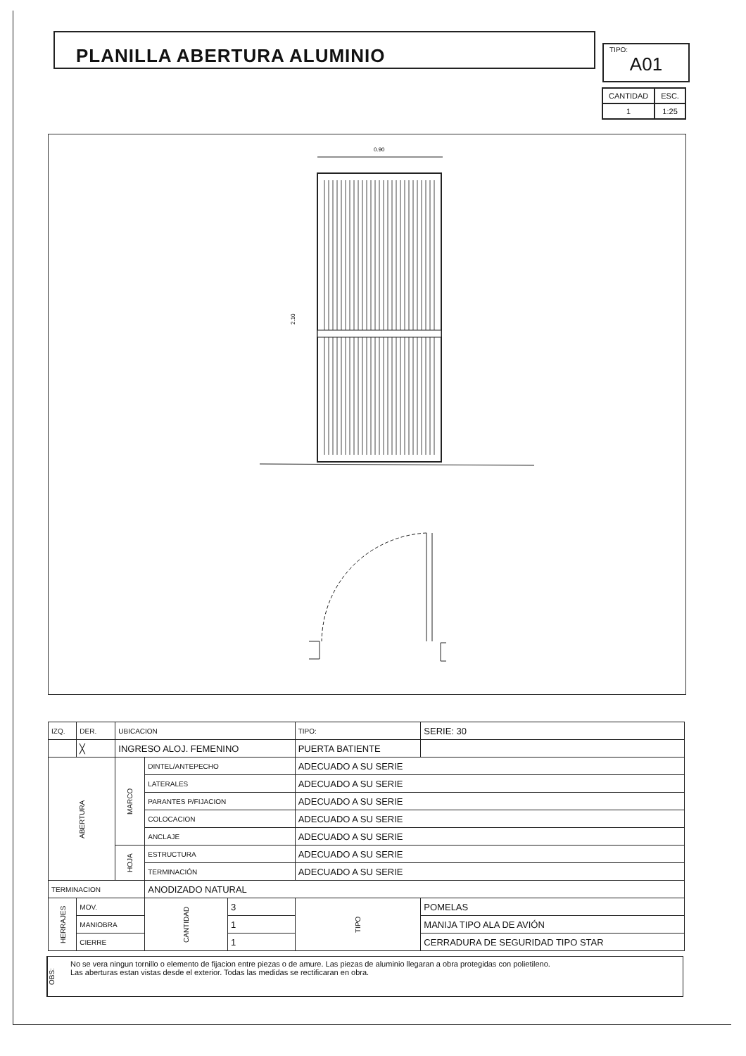PLANILLA ABERTURA ALUMINIO TIPO:
A01
| CANTIDAD | ESC. |
| 1 | 1:25 |
0.90
2.10
| IZQ. | DER. | UBICACION | | | TIPO: | | SERIE: 30 |
| | ╳ | INGRESO ALOJ. FEMENINO | | | PUERTA BATIENTE | | |
| ABERTURA | | MARCO | DINTEL/ANTEPECHO | | ADECUADO A SU SERIE | | |
| | | | LATERALES | | ADECUADO A SU SERIE | | |
| | | | PARANTES P/FIJACION | | ADECUADO A SU SERIE | | |
| | | | COLOCACION | | ADECUADO A SU SERIE | | |
| | | | ANCLAJE | | ADECUADO A SU SERIE | | |
| | | HOJA | ESTRUCTURA | | ADECUADO A SU SERIE | | |
| | | | TERMINACIÓN | | ADECUADO A SU SERIE | | |
| TERMINACION | | | ANODIZADO NATURAL | | | | |
| HERRAJES | MOV. | | CANTIDAD | 3 | TIPO | POMELAS | |
| | MANIOBRA | | | 1 | | MANIJA TIPO ALA DE AVIÓN | |
| | CIERRE | | | 1 | | CERRADURA DE SEGURIDAD TIPO STAR | |
OBS:
No se vera ningun tornillo o elemento de fijacion entre piezas o de amure. Las piezas de aluminio llegaran a obra protegidas con polietileno.
Las aberturas estan vistas desde el exterior. Todas las medidas se rectificaran en obra.